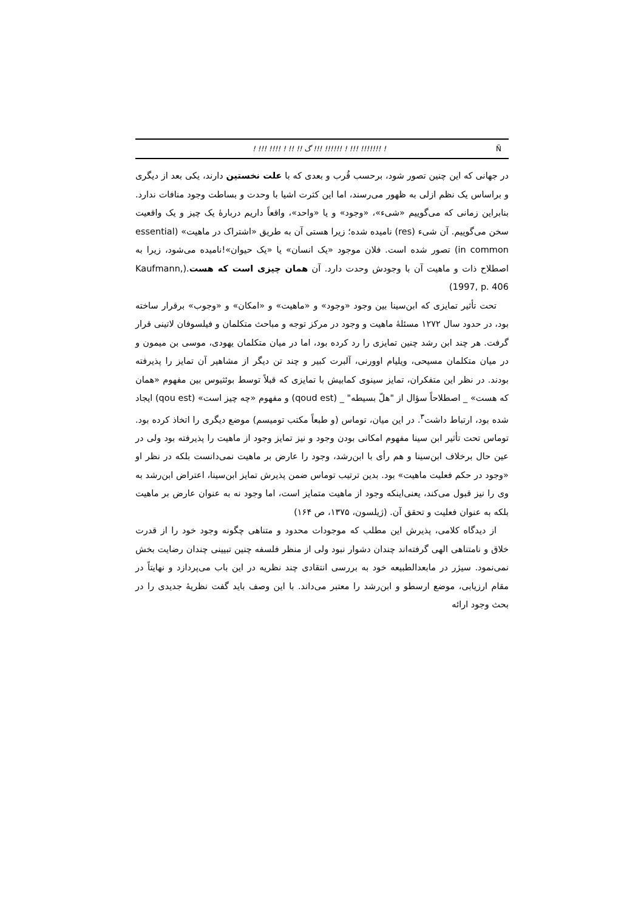! !!! !!!! ! !! !! ﮒ !!! !!!!!! ! !!! !!!!!!! ! Ñ
در جهانی که این چنین تصور شود، برحسب قُرب و بعدی که با علت نخستین دارند، یکی بعد از دیگری و براساس یک نظم ازلی به ظهور می‌رسند، اما این کثرت اشیا با وحدت و بساطت وجود منافات ندارد. بنابراین زمانی که می‌گوییم «شیء»، «وجود» و یا «واحد»، واقعاً داریم دربارهٔ یک چیز و یک واقعیت سخن می‌گوییم. آن شیء (res) نامیده شده؛ زیرا هستی آن به طریق «اشتراک در ماهیت» (essential in common) تصور شده است. فلان موجود «یک انسان» یا «یک حیوان»!نامیده می‌شود، زیرا به اصطلاح ذات و ماهیت آن با وجودش وحدت دارد. آن همان چیزی است که هست.(Kaufmann, 1997, p. 406)
تحت تأثیر تمایزی که ابن‌سینا بین وجود «وجود» و «ماهیت» و «امکان» و «وجوب» برقرار ساخته بود، در حدود سال ۱۲۷۲ مسئلهٔ ماهیت و وجود در مرکز توجه و مباحث متکلمان و فیلسوفان لاتینی قرار گرفت. هر چند ابن رشد چنین تمایزی را رد کرده بود، اما در میان متکلمان یهودی، موسی بن میمون و در میان متکلمان مسیحی، ویلیام اوورنی، آلبرت کبیر و چند تن دیگر از مشاهیر آن تمایز را پذیرفته بودند. در نظر این متفکران، تمایز سینوی کمابیش با تمایزی که قبلاً توسط بوئثیوس بین مفهوم «همان که هست» _ اصطلاحاً سؤال از "هلّ بسیطه" _ (qoud est) و مفهوم «چه چیز است» (qou est) ایجاد شده بود، ارتباط داشت<sup>۳</sup>. در این میان، توماس (و طبعاً مکتب تومیسم) موضع دیگری را اتخاذ کرده بود. توماس تحت تأثیر ابن سینا مفهوم امکانی بودن وجود و نیز تمایز وجود از ماهیت را پذیرفته بود ولی در عین حال برخلاف ابن‌سینا و هم رأی با ابن‌رشد، وجود را عارض بر ماهیت نمی‌دانست بلکه در نظر او «وجود در حکم فعلیت ماهیت» بود. بدین ترتیب توماس ضمن پذیرش تمایز ابن‌سینا، اعتراض ابن‌رشد به وی را نیز قبول می‌کند، یعنی‌اینکه وجود از ماهیت متمایز است، اما وجود نه به عنوان عارض بر ماهیت بلکه به عنوان فعلیت و تحقق آن. (ژیلسون، ۱۳۷۵، ص ۱۶۴)
از دیدگاه کلامی، پذیرش این مطلب که موجودات محدود و متناهی چگونه وجود خود را از قدرت خلاق و نامتناهی الهی گرفته‌اند چندان دشوار نبود ولی از منظر فلسفه چنین تبیینی چندان رضایت بخش نمی‌نمود. سیژر در مابعدالطبیعه خود به بررسی انتقادی چند نظریه در این باب می‌پردازد و نهایتاً در مقام ارزیابی، موضع ارسطو و ابن‌رشد را معتبر می‌داند. با این وصف باید گفت نظریهٔ جدیدی را در بحث وجود ارائه